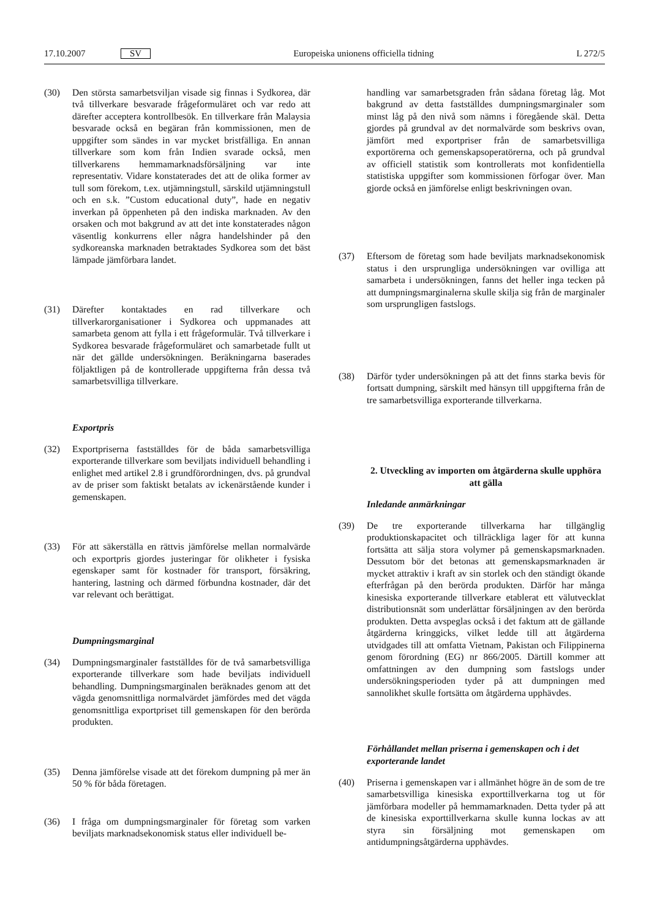17.10.2007 SV Europeiska unionens officiella tidning L 272/5
(30) Den största samarbetsviljan visade sig finnas i Sydkorea, där två tillverkare besvarade frågeformuläret och var redo att därefter acceptera kontrollbesök. En tillverkare från Malaysia besvarade också en begäran från kommissionen, men de uppgifter som sändes in var mycket bristfälliga. En annan tillverkare som kom från Indien svarade också, men tillverkarens hemmamarknadsförsäljning var inte representativ. Vidare konstaterades det att de olika former av tull som förekom, t.ex. utjämningstull, särskild utjämningstull och en s.k. ”Custom educational duty”, hade en negativ inverkan på öppenheten på den indiska marknaden. Av den orsaken och mot bakgrund av att det inte konstaterades någon väsentlig konkurrens eller några handelshinder på den sydkoreanska marknaden betraktades Sydkorea som det bäst lämpade jämförbara landet.
(31) Därefter kontaktades en rad tillverkare och tillverkarorganisationer i Sydkorea och uppmanades att samarbeta genom att fylla i ett frågeformulär. Två tillverkare i Sydkorea besvarade frågeformuläret och samarbetade fullt ut när det gällde undersökningen. Beräkningarna baserades följaktligen på de kontrollerade uppgifterna från dessa två samarbetsvilliga tillverkare.
Exportpris
(32) Exportpriserna fastställdes för de båda samarbetsvilliga exporterande tillverkare som beviljats individuell behandling i enlighet med artikel 2.8 i grundförordningen, dvs. på grundval av de priser som faktiskt betalats av ickenärstående kunder i gemenskapen.
(33) För att säkerställa en rättvis jämförelse mellan normalvärde och exportpris gjordes justeringar för olikheter i fysiska egenskaper samt för kostnader för transport, försäkring, hantering, lastning och därmed förbundna kostnader, där det var relevant och berättigat.
Dumpningsmarginal
(34) Dumpningsmarginaler fastställdes för de två samarbetsvilliga exporterande tillverkare som hade beviljats individuell behandling. Dumpningsmarginalen beräknades genom att det vägda genomsnittliga normalvärdet jämfördes med det vägda genomsnittliga exportpriset till gemenskapen för den berörda produkten.
(35) Denna jämförelse visade att det förekom dumpning på mer än 50 % för båda företagen.
(36) I fråga om dumpningsmarginaler för företag som varken beviljats marknadsekonomisk status eller individuell be-
handling var samarbetsgraden från sådana företag låg. Mot bakgrund av detta fastställdes dumpningsmarginaler som minst låg på den nivå som nämns i föregående skäl. Detta gjordes på grundval av det normalvärde som beskrivs ovan, jämfört med exportpriser från de samarbetsvilliga exportörerna och gemenskapsoperatörerna, och på grundval av officiell statistik som kontrollerats mot konfidentiella statistiska uppgifter som kommissionen förfogar över. Man gjorde också en jämförelse enligt beskrivningen ovan.
(37) Eftersom de företag som hade beviljats marknadsekonomisk status i den ursprungliga undersökningen var ovilliga att samarbeta i undersökningen, fanns det heller inga tecken på att dumpningsmarginalerna skulle skilja sig från de marginaler som ursprungligen fastslogs.
(38) Därför tyder undersökningen på att det finns starka bevis för fortsatt dumpning, särskilt med hänsyn till uppgifterna från de tre samarbetsvilliga exporterande tillverkarna.
2. Utveckling av importen om åtgärderna skulle upphöra att gälla
Inledande anmärkningar
(39) De tre exporterande tillverkarna har tillgänglig produktionskapacitet och tillräckliga lager för att kunna fortsätta att sälja stora volymer på gemenskapsmarknaden. Dessutom bör det betonas att gemenskapsmarknaden är mycket attraktiv i kraft av sin storlek och den ständigt ökande efterfrågan på den berörda produkten. Därför har många kinesiska exporterande tillverkare etablerat ett välutvecklat distributionsnät som underlättar försäljningen av den berörda produkten. Detta avspeglas också i det faktum att de gällande åtgärderna kringgicks, vilket ledde till att åtgärderna utvidgades till att omfatta Vietnam, Pakistan och Filippinerna genom förordning (EG) nr 866/2005. Därtill kommer att omfattningen av den dumpning som fastslogs under undersökningsperioden tyder på att dumpningen med sannolikhet skulle fortsätta om åtgärderna upphävdes.
Förhållandet mellan priserna i gemenskapen och i det exporterande landet
(40) Priserna i gemenskapen var i allmänhet högre än de som de tre samarbetsvilliga kinesiska exporttillverkarna tog ut för jämförbara modeller på hemmamarknaden. Detta tyder på att de kinesiska exporttillverkarna skulle kunna lockas av att styra sin försäljning mot gemenskapen om antidumpningsåtgärderna upphävdes.